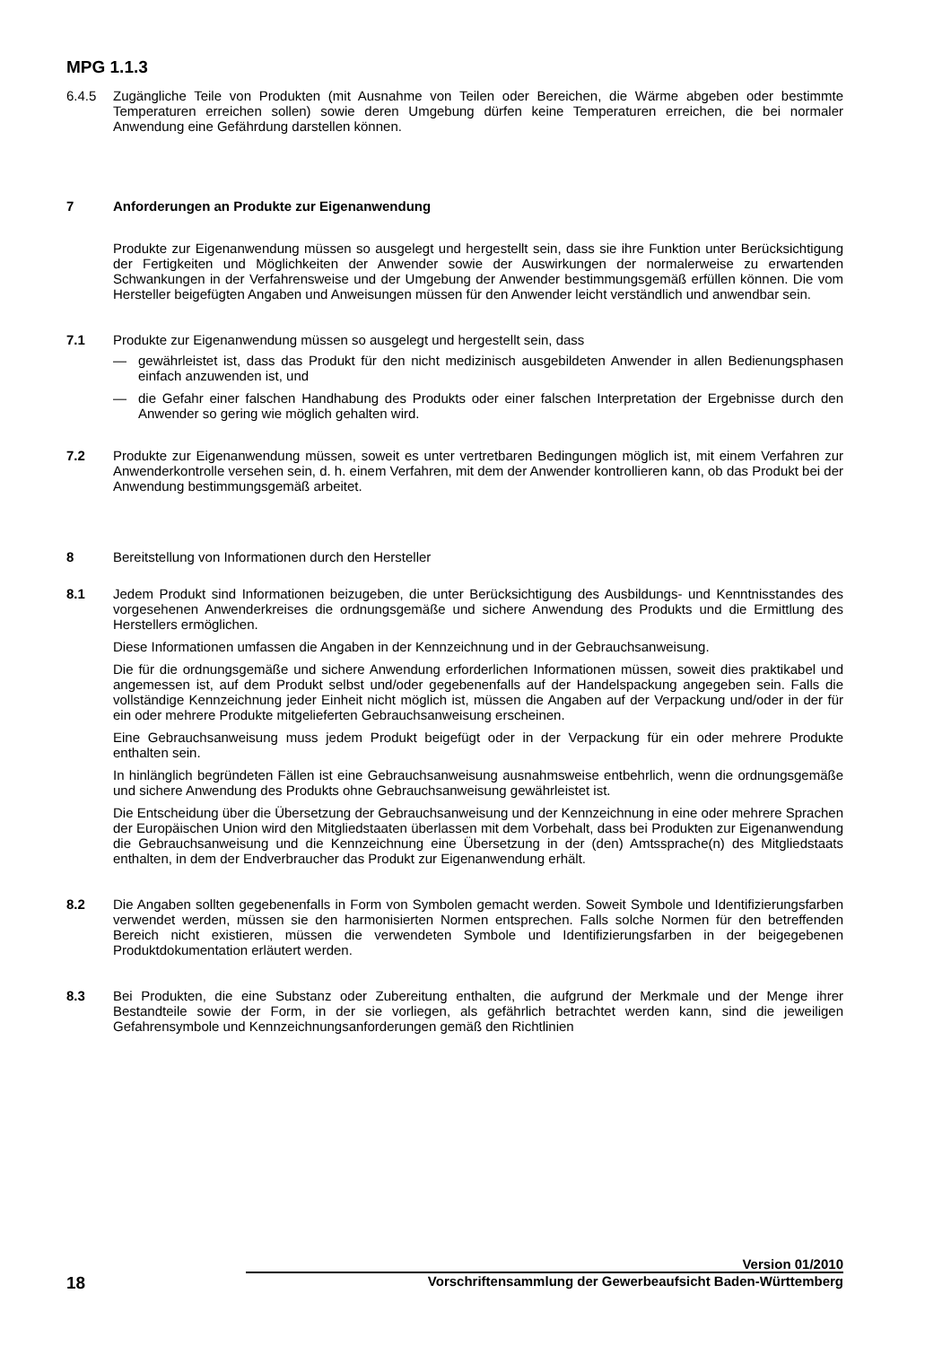MPG 1.1.3
6.4.5
Zugängliche Teile von Produkten (mit Ausnahme von Teilen oder Bereichen, die Wärme abgeben oder bestimmte Temperaturen erreichen sollen) sowie deren Umgebung dürfen keine Temperaturen erreichen, die bei normaler Anwendung eine Gefährdung darstellen können.
7
Anforderungen an Produkte zur Eigenanwendung
Produkte zur Eigenanwendung müssen so ausgelegt und hergestellt sein, dass sie ihre Funktion unter Berücksichtigung der Fertigkeiten und Möglichkeiten der Anwender sowie der Auswirkungen der normalerweise zu erwartenden Schwankungen in der Verfahrensweise und der Umgebung der Anwender bestimmungsgemäß erfüllen können. Die vom Hersteller beigefügten Angaben und Anweisungen müssen für den Anwender leicht verständlich und anwendbar sein.
7.1
Produkte zur Eigenanwendung müssen so ausgelegt und hergestellt sein, dass
— gewährleistet ist, dass das Produkt für den nicht medizinisch ausgebildeten Anwender in allen Bedienungsphasen einfach anzuwenden ist, und
— die Gefahr einer falschen Handhabung des Produkts oder einer falschen Interpretation der Ergebnisse durch den Anwender so gering wie möglich gehalten wird.
7.2
Produkte zur Eigenanwendung müssen, soweit es unter vertretbaren Bedingungen möglich ist, mit einem Verfahren zur Anwenderkontrolle versehen sein, d. h. einem Verfahren, mit dem der Anwender kontrollieren kann, ob das Produkt bei der Anwendung bestimmungsgemäß arbeitet.
8
Bereitstellung von Informationen durch den Hersteller
8.1
Jedem Produkt sind Informationen beizugeben, die unter Berücksichtigung des Ausbildungs- und Kenntnisstandes des vorgesehenen Anwenderkreises die ordnungsgemäße und sichere Anwendung des Produkts und die Ermittlung des Herstellers ermöglichen.
Diese Informationen umfassen die Angaben in der Kennzeichnung und in der Gebrauchsanweisung.
Die für die ordnungsgemäße und sichere Anwendung erforderlichen Informationen müssen, soweit dies praktikabel und angemessen ist, auf dem Produkt selbst und/oder gegebenenfalls auf der Handelspackung angegeben sein. Falls die vollständige Kennzeichnung jeder Einheit nicht möglich ist, müssen die Angaben auf der Verpackung und/oder in der für ein oder mehrere Produkte mitgelieferten Gebrauchsanweisung erscheinen.
Eine Gebrauchsanweisung muss jedem Produkt beigefügt oder in der Verpackung für ein oder mehrere Produkte enthalten sein.
In hinlänglich begründeten Fällen ist eine Gebrauchsanweisung ausnahmsweise entbehrlich, wenn die ordnungsgemäße und sichere Anwendung des Produkts ohne Gebrauchsanweisung gewährleistet ist.
Die Entscheidung über die Übersetzung der Gebrauchsanweisung und der Kennzeichnung in eine oder mehrere Sprachen der Europäischen Union wird den Mitgliedstaaten überlassen mit dem Vorbehalt, dass bei Produkten zur Eigenanwendung die Gebrauchsanweisung und die Kennzeichnung eine Übersetzung in der (den) Amtssprache(n) des Mitgliedstaats enthalten, in dem der Endverbraucher das Produkt zur Eigenanwendung erhält.
8.2
Die Angaben sollten gegebenenfalls in Form von Symbolen gemacht werden. Soweit Symbole und Identifizierungsfarben verwendet werden, müssen sie den harmonisierten Normen entsprechen. Falls solche Normen für den betreffenden Bereich nicht existieren, müssen die verwendeten Symbole und Identifizierungsfarben in der beigegebenen Produktdokumentation erläutert werden.
8.3
Bei Produkten, die eine Substanz oder Zubereitung enthalten, die aufgrund der Merkmale und der Menge ihrer Bestandteile sowie der Form, in der sie vorliegen, als gefährlich betrachtet werden kann, sind die jeweiligen Gefahrensymbole und Kennzeichnungsanforderungen gemäß den Richtlinien
Version 01/2010
18 Vorschriftensammlung der Gewerbeaufsicht Baden-Württemberg